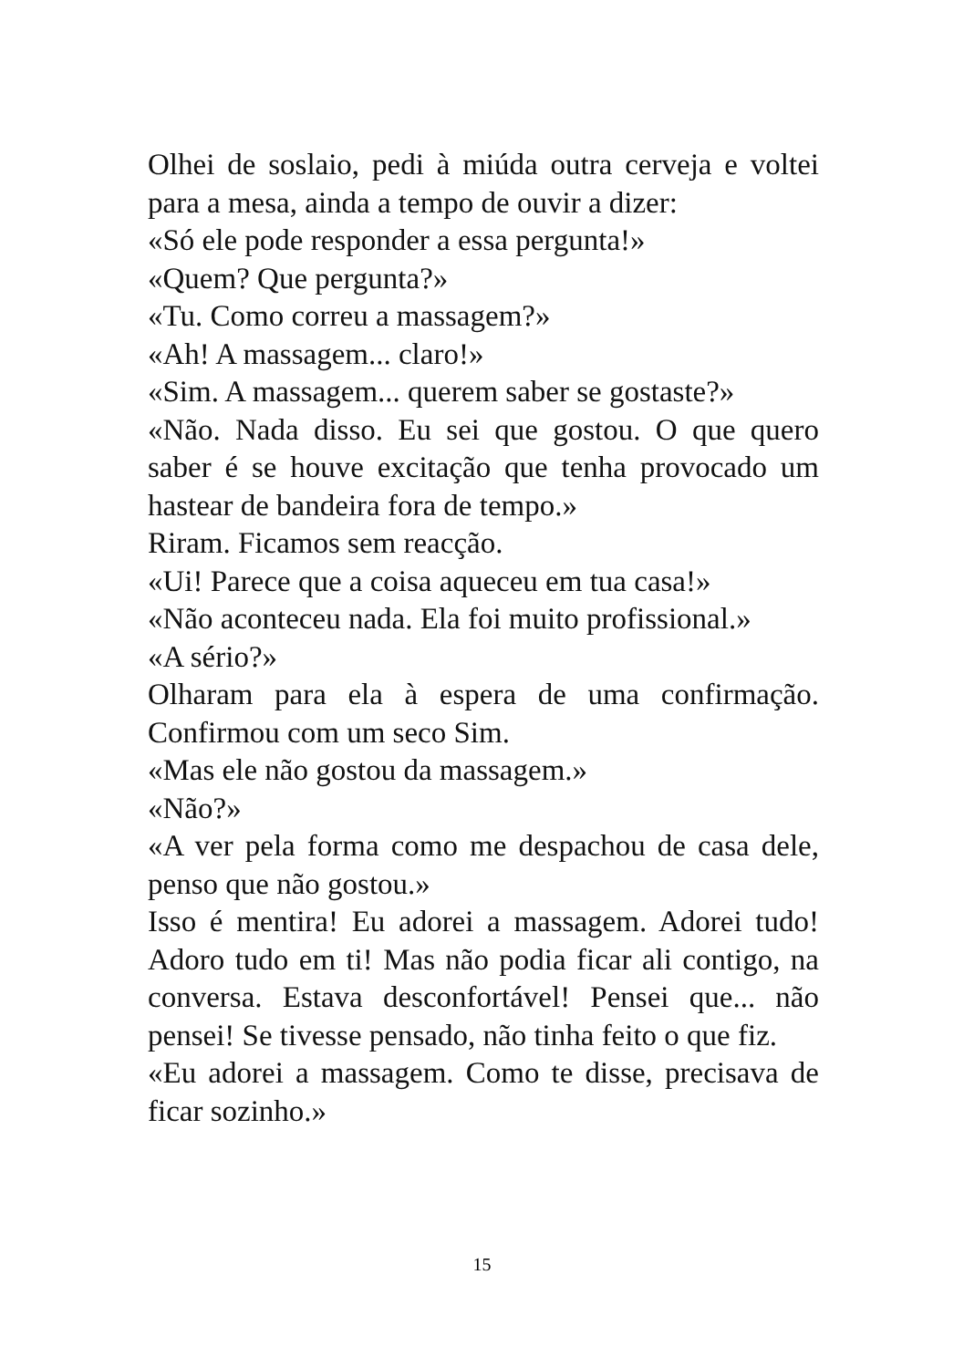Olhei de soslaio, pedi à miúda outra cerveja e voltei para a mesa, ainda a tempo de ouvir a dizer:
«Só ele pode responder a essa pergunta!»
«Quem? Que pergunta?»
«Tu. Como correu a massagem?»
«Ah! A massagem... claro!»
«Sim. A massagem... querem saber se gostaste?»
«Não. Nada disso. Eu sei que gostou. O que quero saber é se houve excitação que tenha provocado um hastear de bandeira fora de tempo.»
Riram. Ficamos sem reacção.
«Ui! Parece que a coisa aqueceu em tua casa!»
«Não aconteceu nada. Ela foi muito profissional.»
«A sério?»
Olharam para ela à espera de uma confirmação. Confirmou com um seco Sim.
«Mas ele não gostou da massagem.»
«Não?»
«A ver pela forma como me despachou de casa dele, penso que não gostou.»
Isso é mentira! Eu adorei a massagem. Adorei tudo! Adoro tudo em ti! Mas não podia ficar ali contigo, na conversa. Estava desconfortável! Pensei que... não pensei! Se tivesse pensado, não tinha feito o que fiz.
«Eu adorei a massagem. Como te disse, precisava de ficar sozinho.»
15